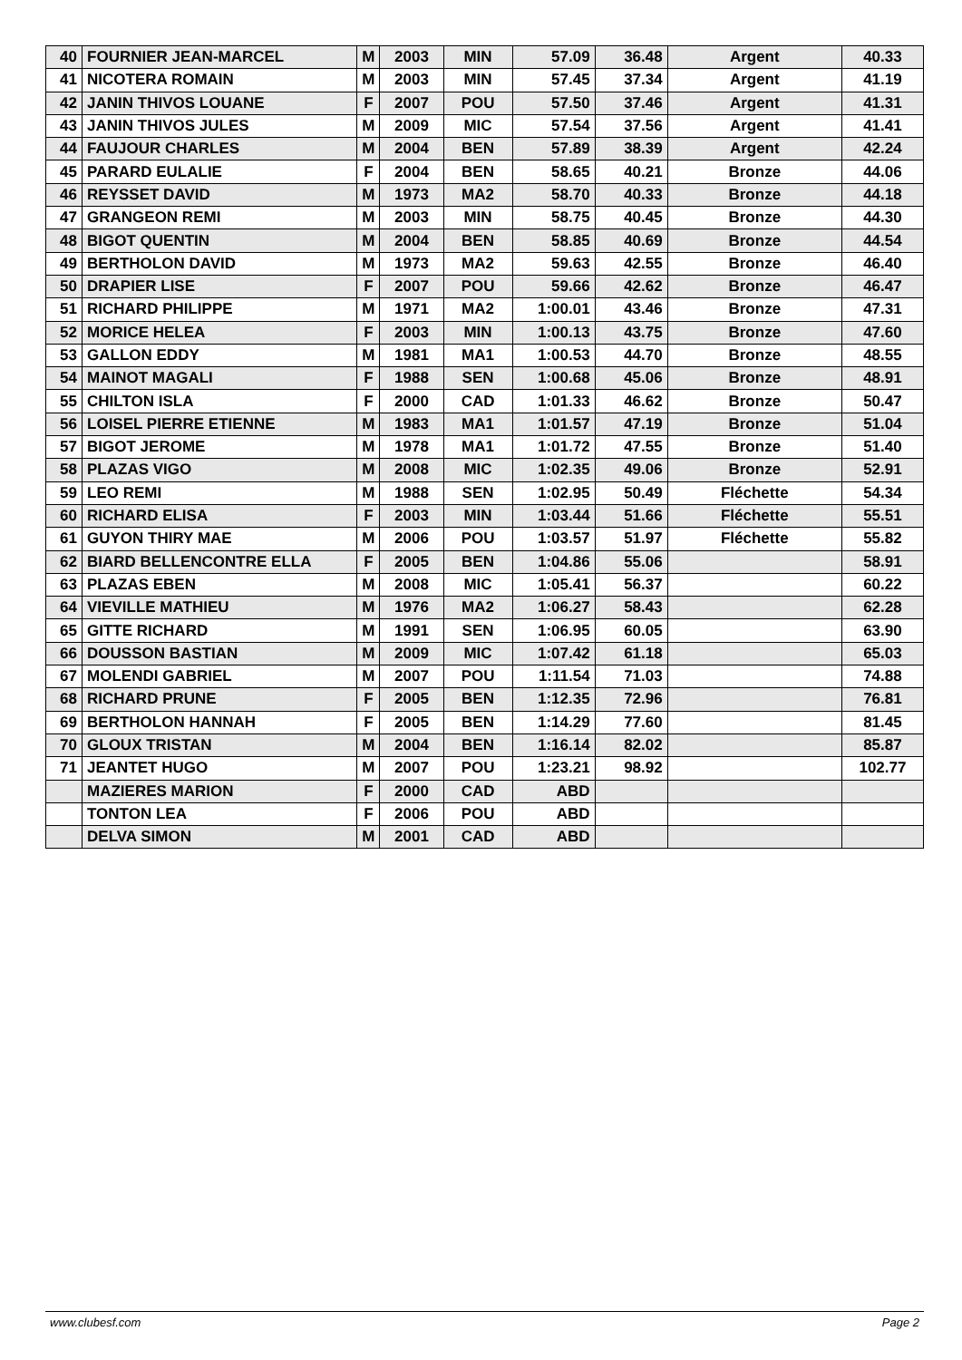| 40 | FOURNIER JEAN-MARCEL | M | 2003 | MIN | 57.09 | 36.48 | Argent | 40.33 |
| 41 | NICOTERA ROMAIN | M | 2003 | MIN | 57.45 | 37.34 | Argent | 41.19 |
| 42 | JANIN THIVOS LOUANE | F | 2007 | POU | 57.50 | 37.46 | Argent | 41.31 |
| 43 | JANIN THIVOS JULES | M | 2009 | MIC | 57.54 | 37.56 | Argent | 41.41 |
| 44 | FAUJOUR CHARLES | M | 2004 | BEN | 57.89 | 38.39 | Argent | 42.24 |
| 45 | PARARD EULALIE | F | 2004 | BEN | 58.65 | 40.21 | Bronze | 44.06 |
| 46 | REYSSET DAVID | M | 1973 | MA2 | 58.70 | 40.33 | Bronze | 44.18 |
| 47 | GRANGEON REMI | M | 2003 | MIN | 58.75 | 40.45 | Bronze | 44.30 |
| 48 | BIGOT QUENTIN | M | 2004 | BEN | 58.85 | 40.69 | Bronze | 44.54 |
| 49 | BERTHOLON DAVID | M | 1973 | MA2 | 59.63 | 42.55 | Bronze | 46.40 |
| 50 | DRAPIER LISE | F | 2007 | POU | 59.66 | 42.62 | Bronze | 46.47 |
| 51 | RICHARD PHILIPPE | M | 1971 | MA2 | 1:00.01 | 43.46 | Bronze | 47.31 |
| 52 | MORICE HELEA | F | 2003 | MIN | 1:00.13 | 43.75 | Bronze | 47.60 |
| 53 | GALLON EDDY | M | 1981 | MA1 | 1:00.53 | 44.70 | Bronze | 48.55 |
| 54 | MAINOT MAGALI | F | 1988 | SEN | 1:00.68 | 45.06 | Bronze | 48.91 |
| 55 | CHILTON ISLA | F | 2000 | CAD | 1:01.33 | 46.62 | Bronze | 50.47 |
| 56 | LOISEL PIERRE ETIENNE | M | 1983 | MA1 | 1:01.57 | 47.19 | Bronze | 51.04 |
| 57 | BIGOT JEROME | M | 1978 | MA1 | 1:01.72 | 47.55 | Bronze | 51.40 |
| 58 | PLAZAS VIGO | M | 2008 | MIC | 1:02.35 | 49.06 | Bronze | 52.91 |
| 59 | LEO REMI | M | 1988 | SEN | 1:02.95 | 50.49 | Fléchette | 54.34 |
| 60 | RICHARD ELISA | F | 2003 | MIN | 1:03.44 | 51.66 | Fléchette | 55.51 |
| 61 | GUYON THIRY MAE | M | 2006 | POU | 1:03.57 | 51.97 | Fléchette | 55.82 |
| 62 | BIARD BELLENCONTRE ELLA | F | 2005 | BEN | 1:04.86 | 55.06 | | 58.91 |
| 63 | PLAZAS EBEN | M | 2008 | MIC | 1:05.41 | 56.37 | | 60.22 |
| 64 | VIEVILLE MATHIEU | M | 1976 | MA2 | 1:06.27 | 58.43 | | 62.28 |
| 65 | GITTE RICHARD | M | 1991 | SEN | 1:06.95 | 60.05 | | 63.90 |
| 66 | DOUSSON BASTIAN | M | 2009 | MIC | 1:07.42 | 61.18 | | 65.03 |
| 67 | MOLENDI GABRIEL | M | 2007 | POU | 1:11.54 | 71.03 | | 74.88 |
| 68 | RICHARD PRUNE | F | 2005 | BEN | 1:12.35 | 72.96 | | 76.81 |
| 69 | BERTHOLON HANNAH | F | 2005 | BEN | 1:14.29 | 77.60 | | 81.45 |
| 70 | GLOUX TRISTAN | M | 2004 | BEN | 1:16.14 | 82.02 | | 85.87 |
| 71 | JEANTET HUGO | M | 2007 | POU | 1:23.21 | 98.92 | | 102.77 |
| | MAZIERES MARION | F | 2000 | CAD | ABD | | | |
| | TONTON LEA | F | 2006 | POU | ABD | | | |
| | DELVA SIMON | M | 2001 | CAD | ABD | | | |
www.clubesf.com Page 2